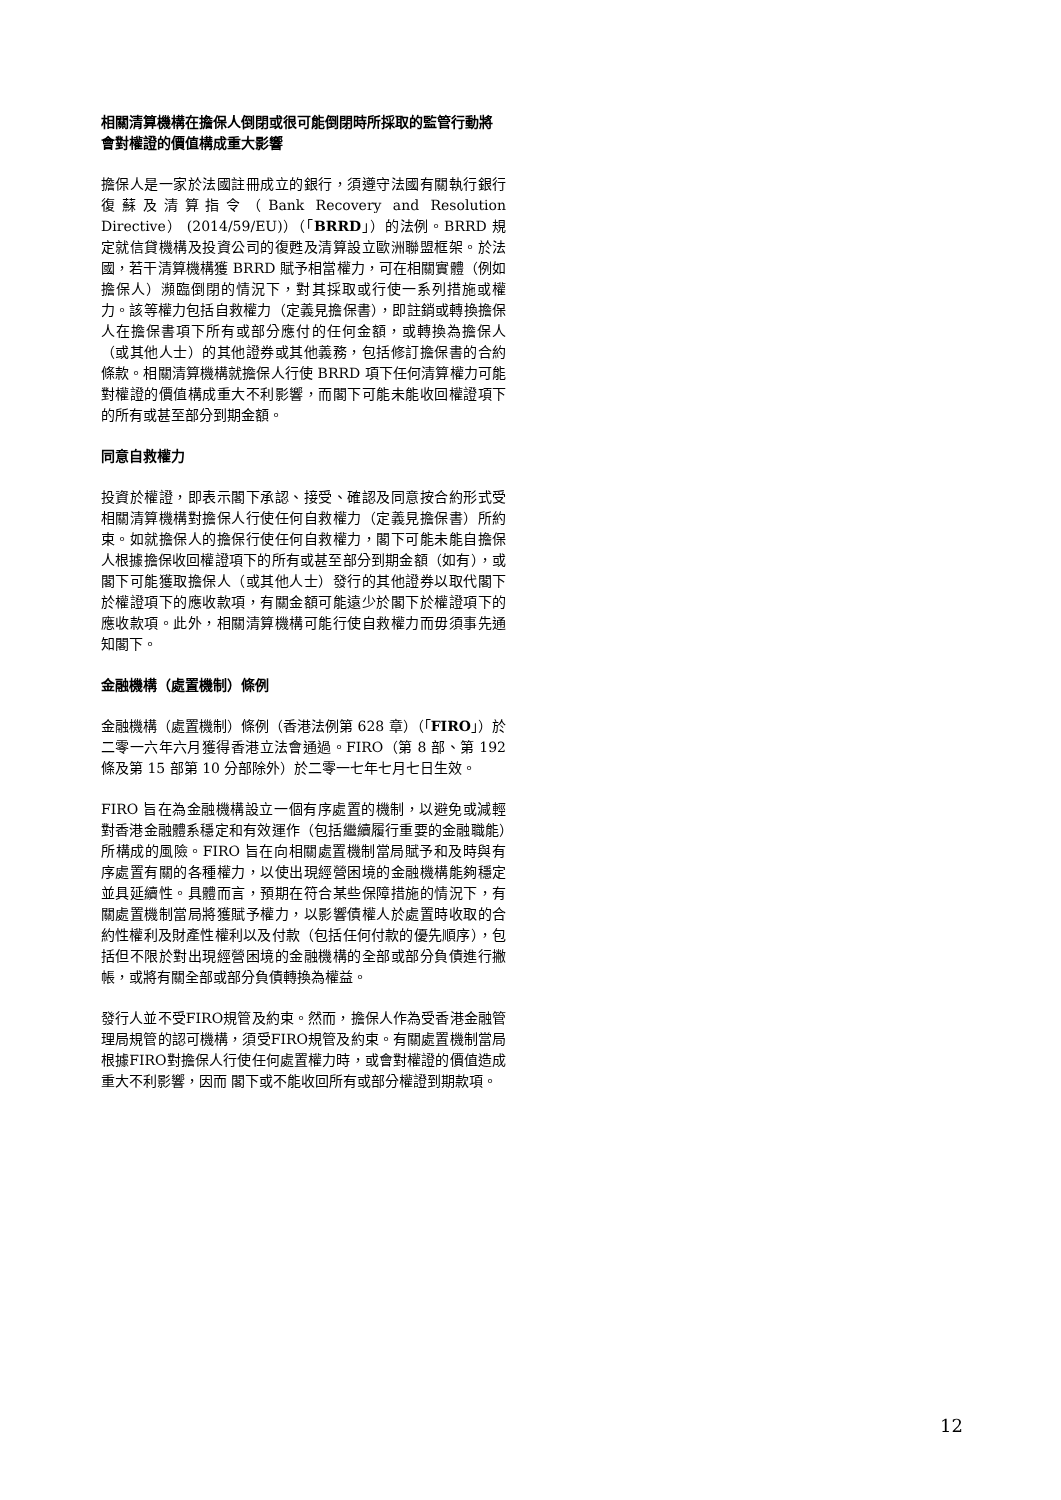相關清算機構在擔保人倒閉或很可能倒閉時所採取的監管行動將會對權證的價值構成重大影響
擔保人是一家於法國註冊成立的銀行，須遵守法國有關執行銀行復蘇及清算指令（Bank Recovery and Resolution Directive） (2014/59/EU)）（「BRRD」）的法例。BRRD 規定就信貸機構及投資公司的復甦及清算設立歐洲聯盟框架。於法國，若干清算機構獲 BRRD 賦予相當權力，可在相關實體（例如擔保人）瀕臨倒閉的情況下，對其採取或行使一系列措施或權力。該等權力包括自救權力（定義見擔保書），即註銷或轉換擔保人在擔保書項下所有或部分應付的任何金額，或轉換為擔保人（或其他人士）的其他證券或其他義務，包括修訂擔保書的合約條款。相關清算機構就擔保人行使 BRRD 項下任何清算權力可能對權證的價值構成重大不利影響，而閣下可能未能收回權證項下的所有或甚至部分到期金額。
同意自救權力
投資於權證，即表示閣下承認、接受、確認及同意按合約形式受相關清算機構對擔保人行使任何自救權力（定義見擔保書）所約束。如就擔保人的擔保行使任何自救權力，閣下可能未能自擔保人根據擔保收回權證項下的所有或甚至部分到期金額（如有），或閣下可能獲取擔保人（或其他人士）發行的其他證券以取代閣下於權證項下的應收款項，有關金額可能遠少於閣下於權證項下的應收款項。此外，相關清算機構可能行使自救權力而毋須事先通知閣下。
金融機構（處置機制）條例
金融機構（處置機制）條例（香港法例第 628 章）（「FIRO」）於二零一六年六月獲得香港立法會通過。FIRO（第 8 部、第 192 條及第 15 部第 10 分部除外）於二零一七年七月七日生效。
FIRO 旨在為金融機構設立一個有序處置的機制，以避免或減輕對香港金融體系穩定和有效運作（包括繼續履行重要的金融職能）所構成的風險。FIRO 旨在向相關處置機制當局賦予和及時與有序處置有關的各種權力，以使出現經營困境的金融機構能夠穩定並具延續性。具體而言，預期在符合某些保障措施的情況下，有關處置機制當局將獲賦予權力，以影響債權人於處置時收取的合約性權利及財產性權利以及付款（包括任何付款的優先順序），包括但不限於對出現經營困境的金融機構的全部或部分負債進行撇帳，或將有關全部或部分負債轉換為權益。
發行人並不受FIRO規管及約束。然而，擔保人作為受香港金融管理局規管的認可機構，須受FIRO規管及約束。有關處置機制當局根據FIRO對擔保人行使任何處置權力時，或會對權證的價值造成重大不利影響，因而 閣下或不能收回所有或部分權證到期款項。
12